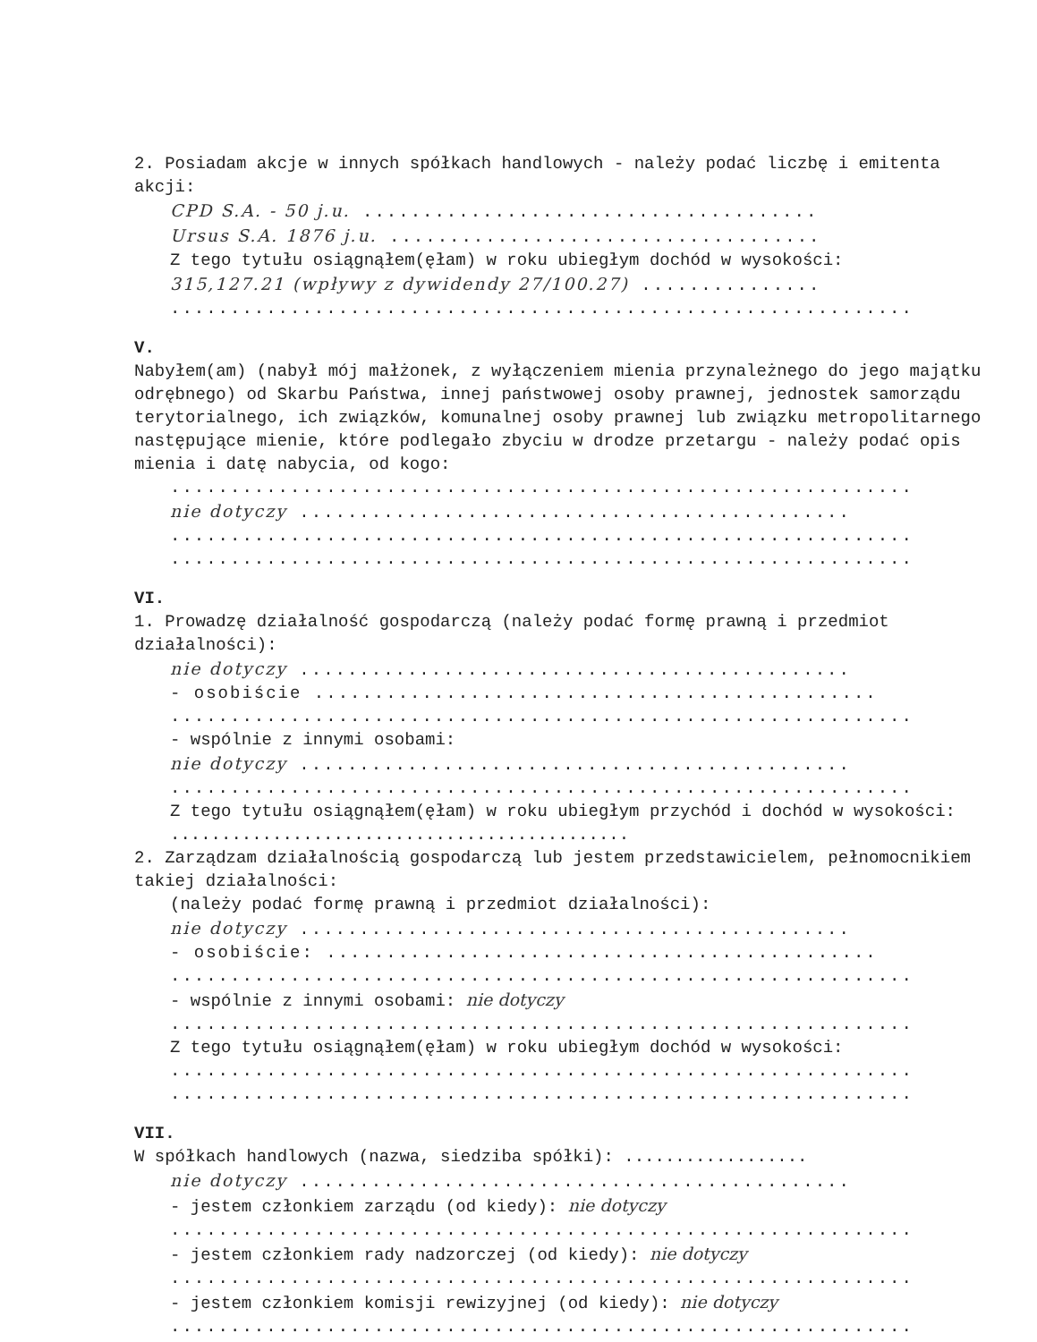2. Posiadam akcje w innych spółkach handlowych - należy podać liczbę i emitenta akcji:
CPD S.A. - 50 j.u. ......................................
Ursus S.A. 1876 j.u. ....................................
Z tego tytułu osiągnąłem(ęłam) w roku ubiegłym dochód w wysokości:
315,127.21 (wpływy z dywidendy 27/100.27) ...............
..............................................................
V.
Nabyłem(am) (nabył mój małżonek, z wyłączeniem mienia przynależnego do jego majątku odrębnego) od Skarbu Państwa, innej państwowej osoby prawnej, jednostek samorządu terytorialnego, ich związków, komunalnej osoby prawnej lub związku metropolitarnego następujące mienie, które podlegało zbyciu w drodze przetargu - należy podać opis mienia i datę nabycia, od kogo:
..............................................................
nie dotyczy ..............................................
..............................................................
..............................................................
VI.
1. Prowadzę działalność gospodarczą (należy podać formę prawną i przedmiot działalności):
nie dotyczy ..............................................
- osobiście ...............................................
..............................................................
- wspólnie z innymi osobami:
nie dotyczy ..............................................
..............................................................
Z tego tytułu osiągnąłem(ęłam) w roku ubiegłym przychód i dochód w wysokości: .............................................
2. Zarządzam działalnością gospodarczą lub jestem przedstawicielem, pełnomocnikiem takiej działalności:
(należy podać formę prawną i przedmiot działalności):
nie dotyczy ..............................................
- osobiście: ..............................................
..............................................................
- wspólnie z innymi osobami: nie dotyczy
..............................................................
Z tego tytułu osiągnąłem(ęłam) w roku ubiegłym dochód w wysokości:
..............................................................
..............................................................
VII.
W spółkach handlowych (nazwa, siedziba spółki): ..................
nie dotyczy ..............................................
- jestem członkiem zarządu (od kiedy): nie dotyczy
..............................................................
- jestem członkiem rady nadzorczej (od kiedy): nie dotyczy
..............................................................
- jestem członkiem komisji rewizyjnej (od kiedy): nie dotyczy
..............................................................